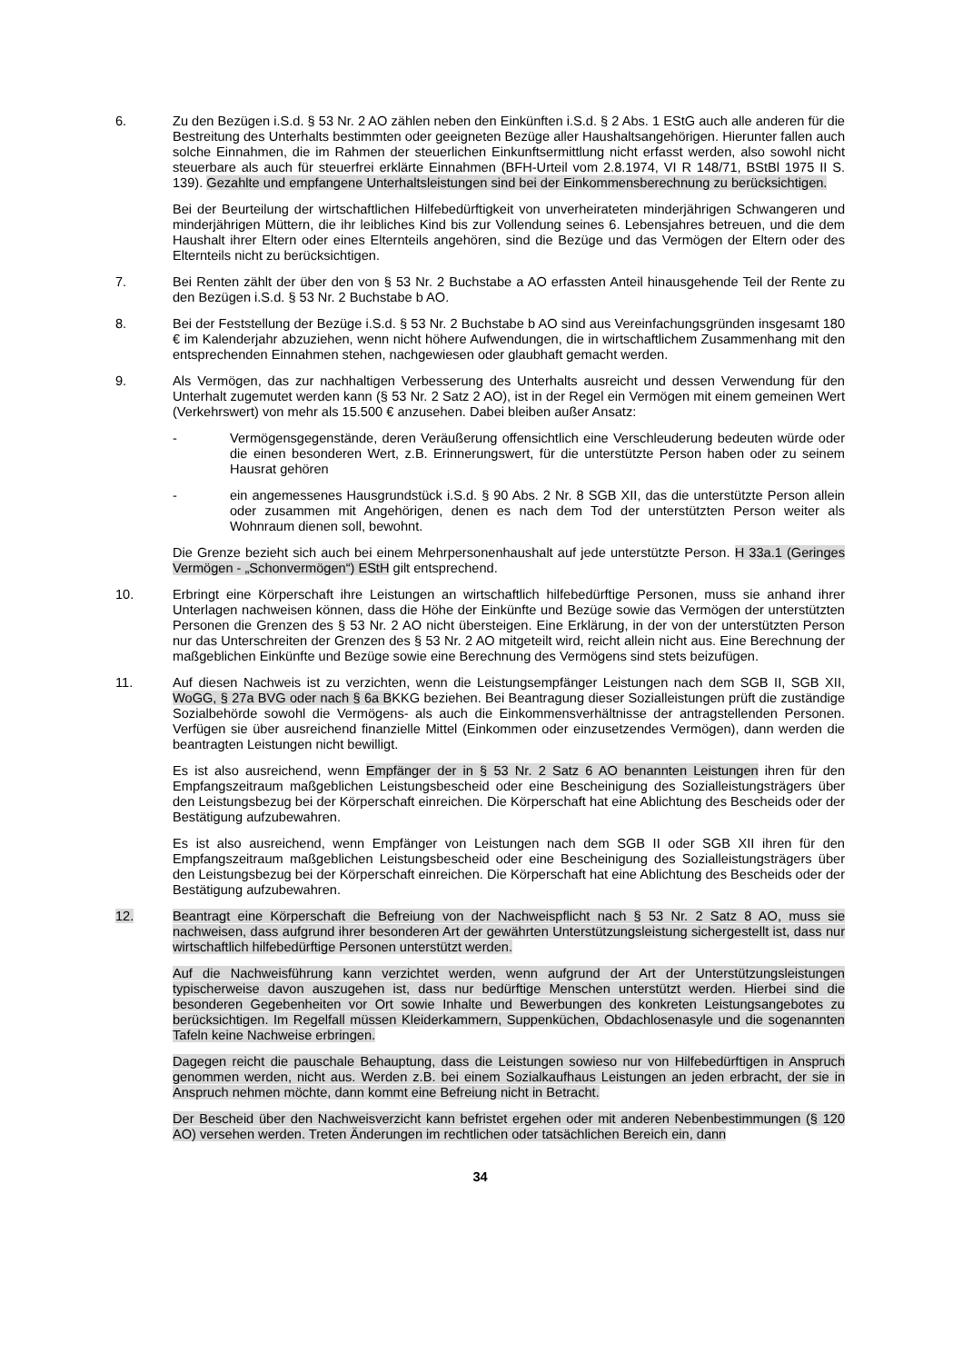6. Zu den Bezügen i.S.d. § 53 Nr. 2 AO zählen neben den Einkünften i.S.d. § 2 Abs. 1 EStG auch alle anderen für die Bestreitung des Unterhalts bestimmten oder geeigneten Bezüge aller Haushaltsangehörigen. Hierunter fallen auch solche Einnahmen, die im Rahmen der steuerlichen Einkunftsermittlung nicht erfasst werden, also sowohl nicht steuerbare als auch für steuerfrei erklärte Einnahmen (BFH-Urteil vom 2.8.1974, VI R 148/71, BStBl 1975 II S. 139). Gezahlte und empfangene Unterhaltsleistungen sind bei der Einkommensberechnung zu berücksichtigen.
Bei der Beurteilung der wirtschaftlichen Hilfebedürftigkeit von unverheirateten minderjährigen Schwangeren und minderjährigen Müttern, die ihr leibliches Kind bis zur Vollendung seines 6. Lebensjahres betreuen, und die dem Haushalt ihrer Eltern oder eines Elternteils angehören, sind die Bezüge und das Vermögen der Eltern oder des Elternteils nicht zu berücksichtigen.
7. Bei Renten zählt der über den von § 53 Nr. 2 Buchstabe a AO erfassten Anteil hinausgehende Teil der Rente zu den Bezügen i.S.d. § 53 Nr. 2 Buchstabe b AO.
8. Bei der Feststellung der Bezüge i.S.d. § 53 Nr. 2 Buchstabe b AO sind aus Vereinfachungsgründen insgesamt 180 € im Kalenderjahr abzuziehen, wenn nicht höhere Aufwendungen, die in wirtschaftlichem Zusammenhang mit den entsprechenden Einnahmen stehen, nachgewiesen oder glaubhaft gemacht werden.
9. Als Vermögen, das zur nachhaltigen Verbesserung des Unterhalts ausreicht und dessen Verwendung für den Unterhalt zugemutet werden kann (§ 53 Nr. 2 Satz 2 AO), ist in der Regel ein Vermögen mit einem gemeinen Wert (Verkehrswert) von mehr als 15.500 € anzusehen. Dabei bleiben außer Ansatz:
- Vermögensgegenstände, deren Veräußerung offensichtlich eine Verschleuderung bedeuten würde oder die einen besonderen Wert, z.B. Erinnerungswert, für die unterstützte Person haben oder zu seinem Hausrat gehören
- ein angemessenes Hausgrundstück i.S.d. § 90 Abs. 2 Nr. 8 SGB XII, das die unterstützte Person allein oder zusammen mit Angehörigen, denen es nach dem Tod der unterstützten Person weiter als Wohnraum dienen soll, bewohnt.
Die Grenze bezieht sich auch bei einem Mehrpersonenhaushalt auf jede unterstützte Person. H 33a.1 (Geringes Vermögen - „Schonvermögen“) EStH gilt entsprechend.
10. Erbringt eine Körperschaft ihre Leistungen an wirtschaftlich hilfebedürftige Personen, muss sie anhand ihrer Unterlagen nachweisen können, dass die Höhe der Einkünfte und Bezüge sowie das Vermögen der unterstützten Personen die Grenzen des § 53 Nr. 2 AO nicht übersteigen. Eine Erklärung, in der von der unterstützten Person nur das Unterschreiten der Grenzen des § 53 Nr. 2 AO mitgeteilt wird, reicht allein nicht aus. Eine Berechnung der maßgeblichen Einkünfte und Bezüge sowie eine Berechnung des Vermögens sind stets beizufügen.
11. Auf diesen Nachweis ist zu verzichten, wenn die Leistungsempfänger Leistungen nach dem SGB II, SGB XII, WoGG, § 27a BVG oder nach § 6a BKKG beziehen. Bei Beantragung dieser Sozialleistungen prüft die zuständige Sozialbehörde sowohl die Vermögens- als auch die Einkommensverhältnisse der antragstellenden Personen. Verfügen sie über ausreichend finanzielle Mittel (Einkommen oder einzusetzendes Vermögen), dann werden die beantragten Leistungen nicht bewilligt.
Es ist also ausreichend, wenn Empfänger der in § 53 Nr. 2 Satz 6 AO benannten Leistungen ihren für den Empfangszeitraum maßgeblichen Leistungsbescheid oder eine Bescheinigung des Sozialleistungsträgers über den Leistungsbezug bei der Körperschaft einreichen. Die Körperschaft hat eine Ablichtung des Bescheids oder der Bestätigung aufzubewahren.
Es ist also ausreichend, wenn Empfänger von Leistungen nach dem SGB II oder SGB XII ihren für den Empfangszeitraum maßgeblichen Leistungsbescheid oder eine Bescheinigung des Sozialleistungsträgers über den Leistungsbezug bei der Körperschaft einreichen. Die Körperschaft hat eine Ablichtung des Bescheids oder der Bestätigung aufzubewahren.
12. Beantragt eine Körperschaft die Befreiung von der Nachweispflicht nach § 53 Nr. 2 Satz 8 AO, muss sie nachweisen, dass aufgrund ihrer besonderen Art der gewährten Unterstützungsleistung sichergestellt ist, dass nur wirtschaftlich hilfebedürftige Personen unterstützt werden.
Auf die Nachweisführung kann verzichtet werden, wenn aufgrund der Art der Unterstützungsleistungen typischerweise davon auszugehen ist, dass nur bedürftige Menschen unterstützt werden. Hierbei sind die besonderen Gegebenheiten vor Ort sowie Inhalte und Bewerbungen des konkreten Leistungsangebotes zu berücksichtigen. Im Regelfall müssen Kleiderkammern, Suppenküchen, Obdachlosenasyle und die sogenannten Tafeln keine Nachweise erbringen.
Dagegen reicht die pauschale Behauptung, dass die Leistungen sowieso nur von Hilfebedürftigen in Anspruch genommen werden, nicht aus. Werden z.B. bei einem Sozialkaufhaus Leistungen an jeden erbracht, der sie in Anspruch nehmen möchte, dann kommt eine Befreiung nicht in Betracht.
Der Bescheid über den Nachweisverzicht kann befristet ergehen oder mit anderen Nebenbestimmungen (§ 120 AO) versehen werden. Treten Änderungen im rechtlichen oder tatsächlichen Bereich ein, dann
34